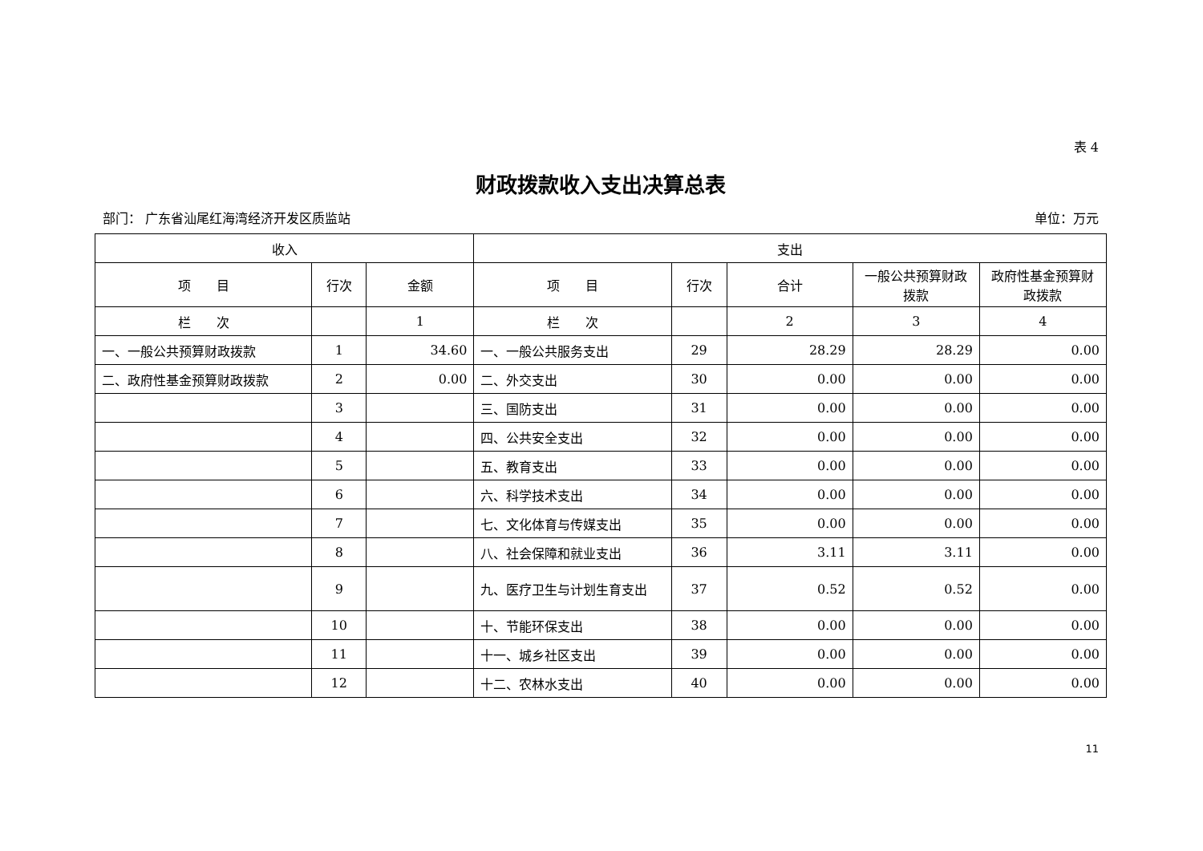表 4
财政拨款收入支出决算总表
部门： 广东省汕尾红海湾经济开发区质监站 单位：万元
| 收入 | | | 支出 | | | | |
| --- | --- | --- | --- | --- | --- | --- | --- |
| 项 目 | 行次 | 金额 | 项 目 | 行次 | 合计 | 一般公共预算财政拨款 | 政府性基金预算财政拨款 |
| 栏 次 | | 1 | 栏 次 | | 2 | 3 | 4 |
| 一、一般公共预算财政拨款 | 1 | 34.60 | 一、一般公共服务支出 | 29 | 28.29 | 28.29 | 0.00 |
| 二、政府性基金预算财政拨款 | 2 | 0.00 | 二、外交支出 | 30 | 0.00 | 0.00 | 0.00 |
| | 3 | | 三、国防支出 | 31 | 0.00 | 0.00 | 0.00 |
| | 4 | | 四、公共安全支出 | 32 | 0.00 | 0.00 | 0.00 |
| | 5 | | 五、教育支出 | 33 | 0.00 | 0.00 | 0.00 |
| | 6 | | 六、科学技术支出 | 34 | 0.00 | 0.00 | 0.00 |
| | 7 | | 七、文化体育与传媒支出 | 35 | 0.00 | 0.00 | 0.00 |
| | 8 | | 八、社会保障和就业支出 | 36 | 3.11 | 3.11 | 0.00 |
| | 9 | | 九、医疗卫生与计划生育支出 | 37 | 0.52 | 0.52 | 0.00 |
| | 10 | | 十、节能环保支出 | 38 | 0.00 | 0.00 | 0.00 |
| | 11 | | 十一、城乡社区支出 | 39 | 0.00 | 0.00 | 0.00 |
| | 12 | | 十二、农林水支出 | 40 | 0.00 | 0.00 | 0.00 |
11